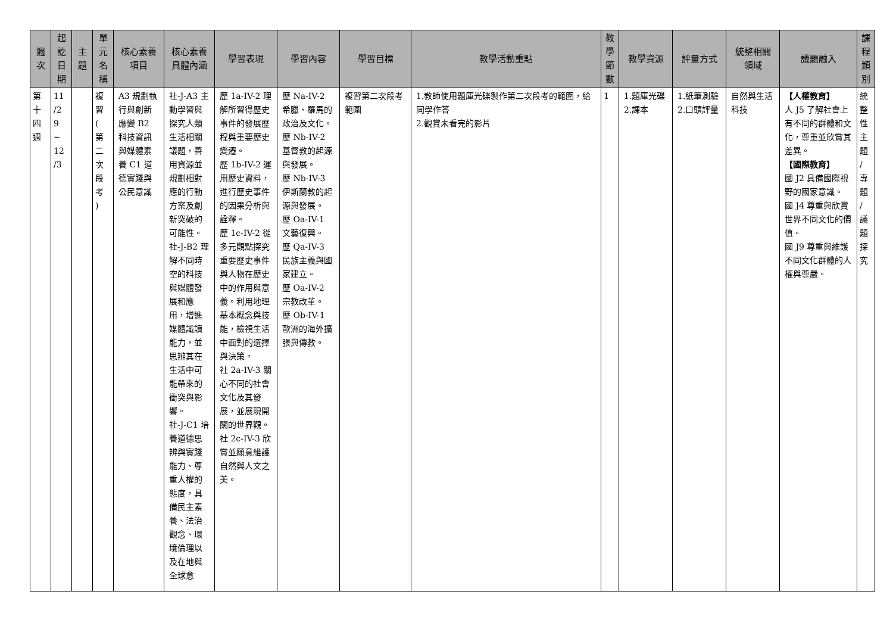| 週 次 | 起 訖 日 期 | 主 題 | 單 元 名 稱 | 核心素養 項目 | 核心素養 具體內涵 | 學習表現 | 學習內容 | 學習目標 | 教學活動重點 | 教 學 節 數 | 教學資源 | 評量方式 | 統整相關 領域 | 議題融入 | 課 程 類 別 |
| --- | --- | --- | --- | --- | --- | --- | --- | --- | --- | --- | --- | --- | --- | --- | --- |
| 第 十 四 週 | 11 /2 9 ~ 12 /3 | | 複 習 ( 第 二 次 段 考 ) | A3 規劃執行與創新應變 B2 科技資訊與媒體素養 C1 道德實踐與公民意識 | 社-J-A3 主動學習與探究人類生活相關議題，善用資源並規劃相對應的行動方案及創新突破的可能性。 社-J-B2 理解不同時空的科技與媒體發展和應用，增進媒體識讀能力，並思辨其在生活中可能帶來的衝突與影響。 社-J-C1 培養道德思辨與實踐能力、尊重人權的態度，具備民主素養、法治觀念、環境倫理以及在地與全球意 | 歷 1a-IV-2 理解所習得歷史事件的發展歷程與重要歷史變遷。 歷 1b-IV-2 運用歷史資料，進行歷史事件的因果分析與詮釋。 歷 1c-IV-2 從多元觀點探究重要歷史事件與人物在歷史中的作用與意義。利用地理基本概念與技能，檢視生活中面對的選擇與決策。 社 2a-IV-3 關心不同的社會文化及其發展，並展現開闊的世界觀。 社 2c-IV-3 欣賞並願意維護自然與人文之美。 | 歷 Na-IV-2 希臘、羅馬的政治及文化。 歷 Nb-IV-2 基督教的起源與發展。 歷 Nb-IV-3 伊斯蘭教的起源與發展。 歷 Oa-IV-1 文藝復興。 歷 Qa-IV-3 民族主義與國家建立。 歷 Oa-IV-2 宗教改革。 歷 Ob-IV-1 歐洲的海外擴張與傳教。 | 複習第二次段考範圍 | 1.教師使用題庫光碟製作第二次段考的範圍，給同學作答 2.觀賞未看完的影片 | 1 | 1.題庫光碟 2.課本 | 1.紙筆測驗 2.口頭評量 | 自然與生活科技 | 【人權教育】 人 J5 了解社會上有不同的群體和文化，尊重並欣賞其差異。 【國際教育】 國 J2 具備國際視野的國家意識。 國 J4 尊重與欣賞世界不同文化的價值。 國 J9 尊重與維護不同文化群體的人權與尊嚴。 | 統 整 性 主 題 / 專 題 / 議 題 探 究 |